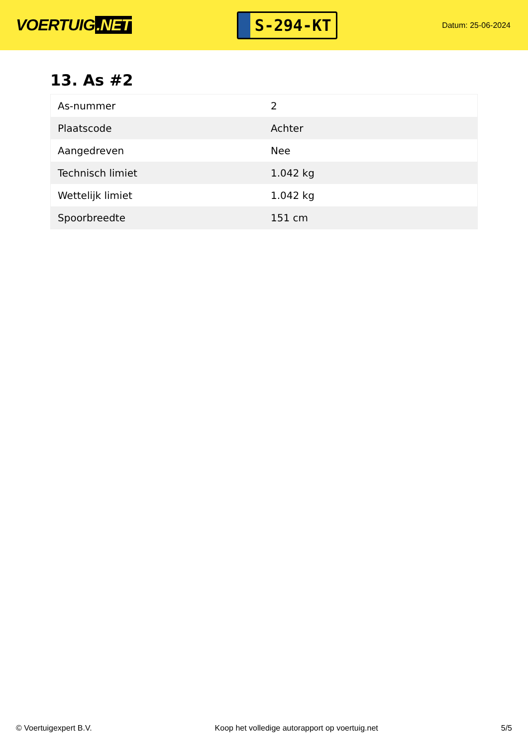VOERTUIG.NET
S-294-KT
Datum: 25-06-2024
13. As #2
| As-nummer | 2 |
| Plaatscode | Achter |
| Aangedreven | Nee |
| Technisch limiet | 1.042 kg |
| Wettelijk limiet | 1.042 kg |
| Spoorbreedte | 151 cm |
© Voertuigexpert B.V. Koop het volledige autorapport op voertuig.net 5/5